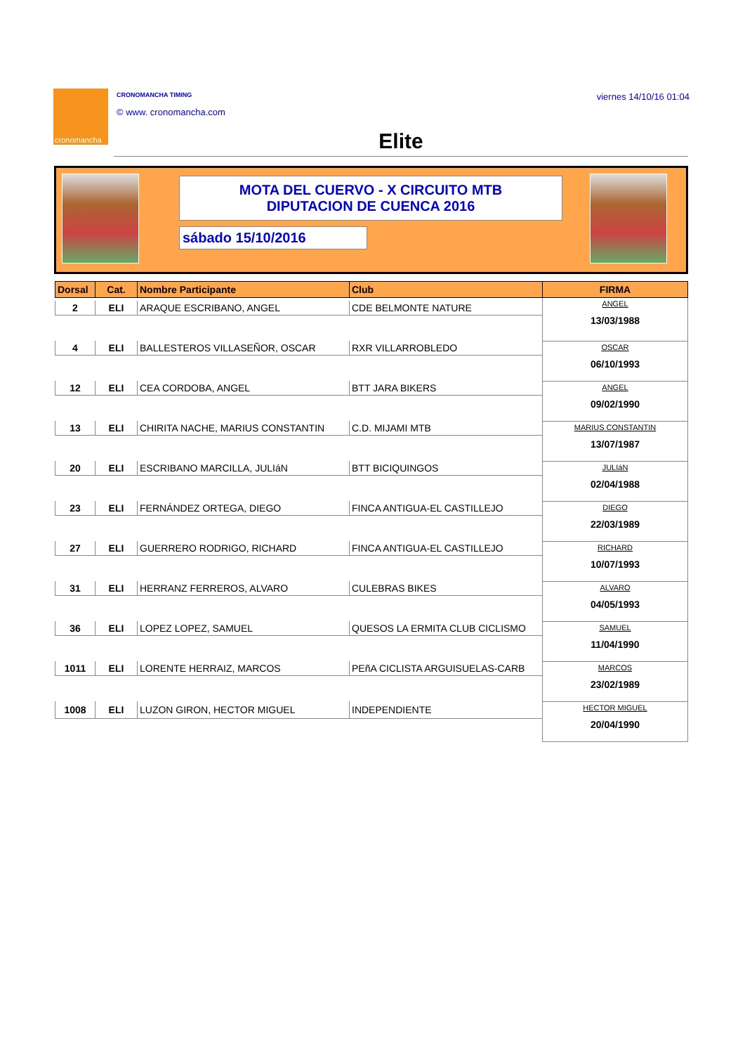cronomancha CRONOMANCHA TIMING
© www. cronomancha.com
viernes 14/10/16 01:04
Elite
MOTA DEL CUERVO - X CIRCUITO MTB
DIPUTACION DE CUENCA 2016
sábado 15/10/2016
| Dorsal | Cat. | Nombre Participante | Club | FIRMA |
| --- | --- | --- | --- | --- |
| | | | | ANGEL 13/03/1988 |
| 2 | ELI | ARAQUE ESCRIBANO, ANGEL | CDE BELMONTE NATURE | |
| | | | | OSCAR 06/10/1993 |
| 4 | ELI | BALLESTEROS VILLASEÑOR, OSCAR | RXR VILLARROBLEDO | |
| | | | | ANGEL 09/02/1990 |
| 12 | ELI | CEA CORDOBA, ANGEL | BTT JARA BIKERS | |
| | | | | MARIUS CONSTANTIN 13/07/1987 |
| 13 | ELI | CHIRITA NACHE, MARIUS CONSTANTIN | C.D. MIJAMI MTB | |
| | | | | JULIáN 02/04/1988 |
| 20 | ELI | ESCRIBANO MARCILLA, JULIáN | BTT BICIQUINGOS | |
| | | | | DIEGO 22/03/1989 |
| 23 | ELI | FERNÁNDEZ ORTEGA, DIEGO | FINCA ANTIGUA-EL CASTILLEJO | |
| | | | | RICHARD 10/07/1993 |
| 27 | ELI | GUERRERO RODRIGO, RICHARD | FINCA ANTIGUA-EL CASTILLEJO | |
| | | | | ALVARO 04/05/1993 |
| 31 | ELI | HERRANZ FERREROS, ALVARO | CULEBRAS BIKES | |
| | | | | SAMUEL 11/04/1990 |
| 36 | ELI | LOPEZ LOPEZ, SAMUEL | QUESOS LA ERMITA CLUB CICLISMO | |
| | | | | MARCOS 23/02/1989 |
| 1011 | ELI | LORENTE HERRAIZ, MARCOS | PEñA CICLISTA ARGUISUELAS-CARB | |
| | | | | HECTOR MIGUEL 20/04/1990 |
| 1008 | ELI | LUZON GIRON, HECTOR MIGUEL | INDEPENDIENTE | |